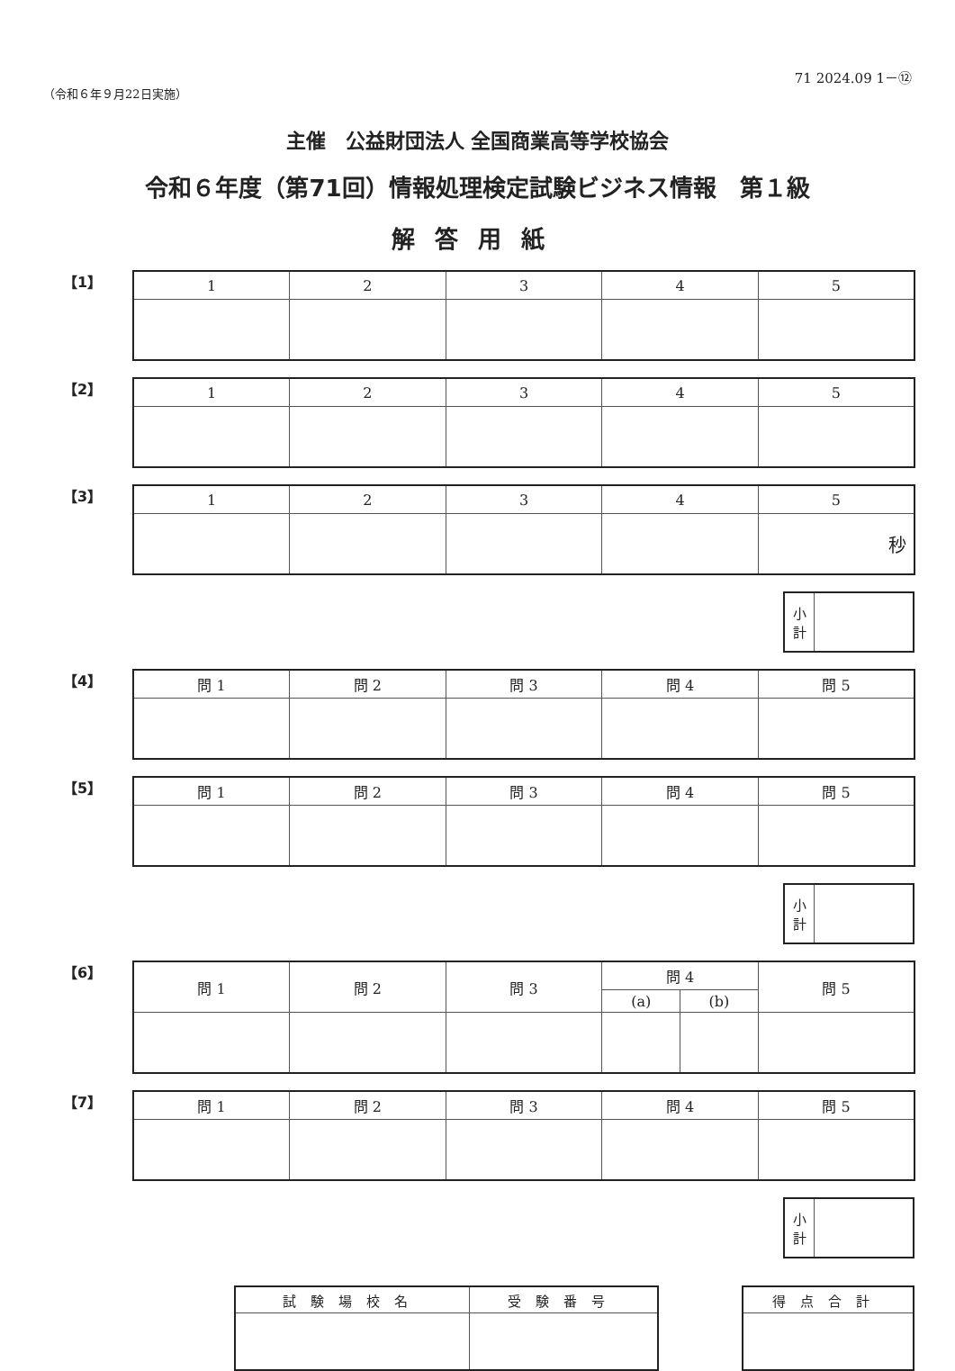71 2024.09 1－⑫
（令和６年９月22日実施）
主催　公益財団法人 全国商業高等学校協会
令和６年度（第71回）情報処理検定試験ビジネス情報　第１級
解答用紙
【1】
| 1 | 2 | 3 | 4 | 5 |
| --- | --- | --- | --- | --- |
【2】
| 1 | 2 | 3 | 4 | 5 |
| --- | --- | --- | --- | --- |
【3】
| 1 | 2 | 3 | 4 | 5 |
| --- | --- | --- | --- | --- |
| | | | | 秒 |
| 小 計 | |
【4】
| 問 1 | 問 2 | 問 3 | 問 4 | 問 5 |
| --- | --- | --- | --- | --- |
【5】
| 問 1 | 問 2 | 問 3 | 問 4 | 問 5 |
| --- | --- | --- | --- | --- |
| 小 計 | |
【6】
| 問 1 | 問 2 | 問 3 | 問 4 | | 問 5 |
| --- | --- | --- | --- | --- | --- |
| | | | (a) | (b) | |
【7】
| 問 1 | 問 2 | 問 3 | 問 4 | 問 5 |
| --- | --- | --- | --- | --- |
| 小 計 | |
| 試験場校名 | 受験番号 |
| --- | --- |
| 得点合計 |
| --- |